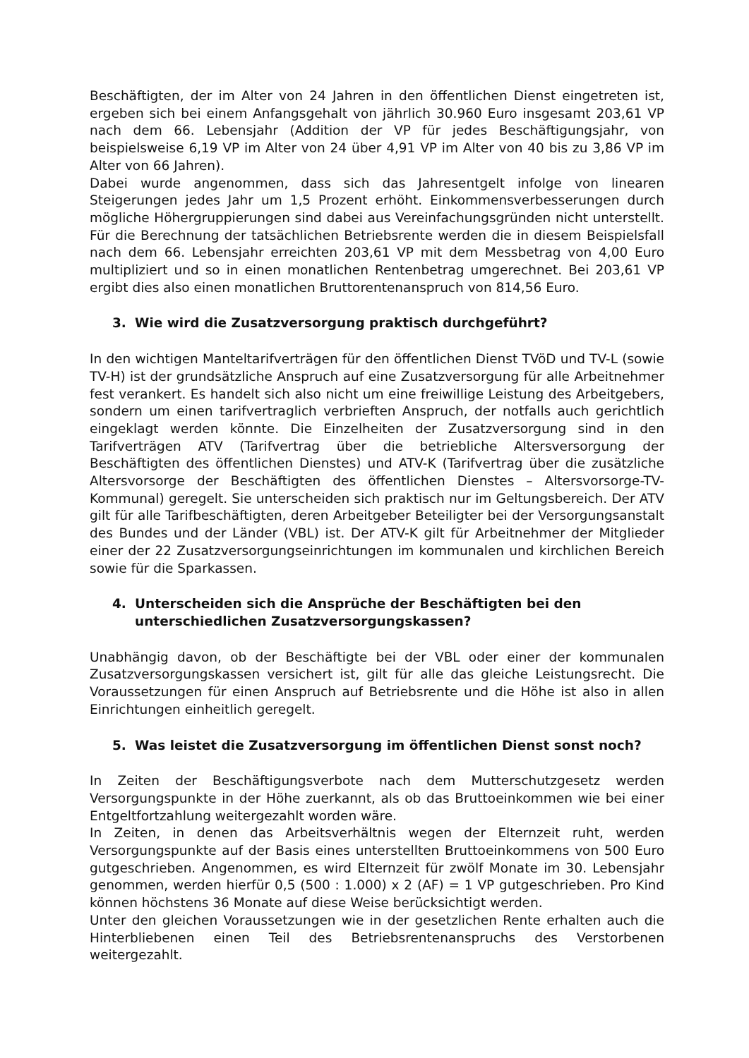Beschäftigten, der im Alter von 24 Jahren in den öffentlichen Dienst eingetreten ist, ergeben sich bei einem Anfangsgehalt von jährlich 30.960 Euro insgesamt 203,61 VP nach dem 66. Lebensjahr (Addition der VP für jedes Beschäftigungsjahr, von beispielsweise 6,19 VP im Alter von 24 über 4,91 VP im Alter von 40 bis zu 3,86 VP im Alter von 66 Jahren).
Dabei wurde angenommen, dass sich das Jahresentgelt infolge von linearen Steigerungen jedes Jahr um 1,5 Prozent erhöht. Einkommensverbesserungen durch mögliche Höhergruppierungen sind dabei aus Vereinfachungsgründen nicht unterstellt. Für die Berechnung der tatsächlichen Betriebsrente werden die in diesem Beispielsfall nach dem 66. Lebensjahr erreichten 203,61 VP mit dem Messbetrag von 4,00 Euro multipliziert und so in einen monatlichen Rentenbetrag umgerechnet. Bei 203,61 VP ergibt dies also einen monatlichen Bruttorentenanspruch von 814,56 Euro.
3. Wie wird die Zusatzversorgung praktisch durchgeführt?
In den wichtigen Manteltarifverträgen für den öffentlichen Dienst TVöD und TV-L (sowie TV-H) ist der grundsätzliche Anspruch auf eine Zusatzversorgung für alle Arbeitnehmer fest verankert. Es handelt sich also nicht um eine freiwillige Leistung des Arbeitgebers, sondern um einen tarifvertraglich verbrieften Anspruch, der notfalls auch gerichtlich eingeklagt werden könnte. Die Einzelheiten der Zusatzversorgung sind in den Tarifverträgen ATV (Tarifvertrag über die betriebliche Altersversorgung der Beschäftigten des öffentlichen Dienstes) und ATV-K (Tarifvertrag über die zusätzliche Altersvorsorge der Beschäftigten des öffentlichen Dienstes – Altersvorsorge-TV-Kommunal) geregelt. Sie unterscheiden sich praktisch nur im Geltungsbereich. Der ATV gilt für alle Tarifbeschäftigten, deren Arbeitgeber Beteiligter bei der Versorgungsanstalt des Bundes und der Länder (VBL) ist. Der ATV-K gilt für Arbeitnehmer der Mitglieder einer der 22 Zusatzversorgungseinrichtungen im kommunalen und kirchlichen Bereich sowie für die Sparkassen.
4. Unterscheiden sich die Ansprüche der Beschäftigten bei den unterschiedlichen Zusatzversorgungskassen?
Unabhängig davon, ob der Beschäftigte bei der VBL oder einer der kommunalen Zusatzversorgungskassen versichert ist, gilt für alle das gleiche Leistungsrecht. Die Voraussetzungen für einen Anspruch auf Betriebsrente und die Höhe ist also in allen Einrichtungen einheitlich geregelt.
5. Was leistet die Zusatzversorgung im öffentlichen Dienst sonst noch?
In Zeiten der Beschäftigungsverbote nach dem Mutterschutzgesetz werden Versorgungspunkte in der Höhe zuerkannt, als ob das Bruttoeinkommen wie bei einer Entgeltfortzahlung weitergezahlt worden wäre.
In Zeiten, in denen das Arbeitsverhältnis wegen der Elternzeit ruht, werden Versorgungspunkte auf der Basis eines unterstellten Bruttoeinkommens von 500 Euro gutgeschrieben. Angenommen, es wird Elternzeit für zwölf Monate im 30. Lebensjahr genommen, werden hierfür 0,5 (500 : 1.000) x 2 (AF) = 1 VP gutgeschrieben. Pro Kind können höchstens 36 Monate auf diese Weise berücksichtigt werden.
Unter den gleichen Voraussetzungen wie in der gesetzlichen Rente erhalten auch die Hinterbliebenen einen Teil des Betriebsrentenanspruchs des Verstorbenen weitergezahlt.